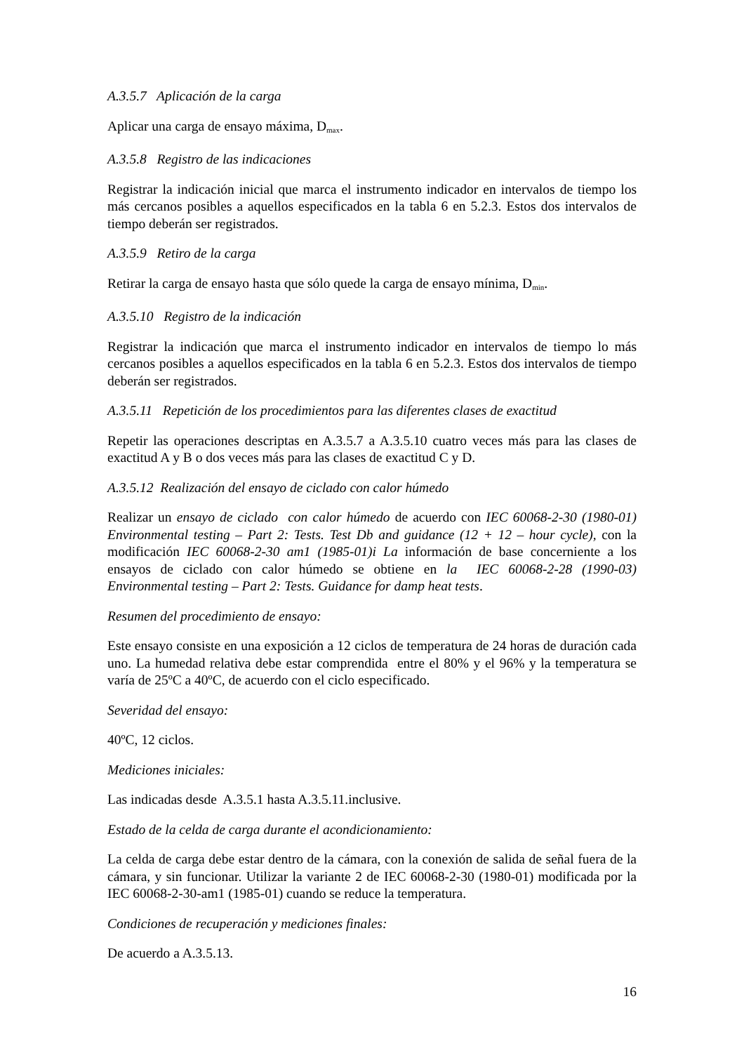A.3.5.7 Aplicación de la carga
Aplicar una carga de ensayo máxima, D<sub>max</sub>.
A.3.5.8 Registro de las indicaciones
Registrar la indicación inicial que marca el instrumento indicador en intervalos de tiempo los más cercanos posibles a aquellos especificados en la tabla 6 en 5.2.3. Estos dos intervalos de tiempo deberán ser registrados.
A.3.5.9 Retiro de la carga
Retirar la carga de ensayo hasta que sólo quede la carga de ensayo mínima, D<sub>min</sub>.
A.3.5.10 Registro de la indicación
Registrar la indicación que marca el instrumento indicador en intervalos de tiempo lo más cercanos posibles a aquellos especificados en la tabla 6 en 5.2.3. Estos dos intervalos de tiempo deberán ser registrados.
A.3.5.11 Repetición de los procedimientos para las diferentes clases de exactitud
Repetir las operaciones descriptas en A.3.5.7 a A.3.5.10 cuatro veces más para las clases de exactitud A y B o dos veces más para las clases de exactitud C y D.
A.3.5.12 Realización del ensayo de ciclado con calor húmedo
Realizar un ensayo de ciclado con calor húmedo de acuerdo con IEC 60068-2-30 (1980-01) Environmental testing – Part 2: Tests. Test Db and guidance (12 + 12 – hour cycle), con la modificación IEC 60068-2-30 am1 (1985-01)i La información de base concerniente a los ensayos de ciclado con calor húmedo se obtiene en la IEC 60068-2-28 (1990-03) Environmental testing – Part 2: Tests. Guidance for damp heat tests.
Resumen del procedimiento de ensayo:
Este ensayo consiste en una exposición a 12 ciclos de temperatura de 24 horas de duración cada uno. La humedad relativa debe estar comprendida entre el 80% y el 96% y la temperatura se varía de 25ºC a 40ºC, de acuerdo con el ciclo especificado.
Severidad del ensayo:
40ºC, 12 ciclos.
Mediciones iniciales:
Las indicadas desde A.3.5.1 hasta A.3.5.11.inclusive.
Estado de la celda de carga durante el acondicionamiento:
La celda de carga debe estar dentro de la cámara, con la conexión de salida de señal fuera de la cámara, y sin funcionar. Utilizar la variante 2 de IEC 60068-2-30 (1980-01) modificada por la IEC 60068-2-30-am1 (1985-01) cuando se reduce la temperatura.
Condiciones de recuperación y mediciones finales:
De acuerdo a A.3.5.13.
16